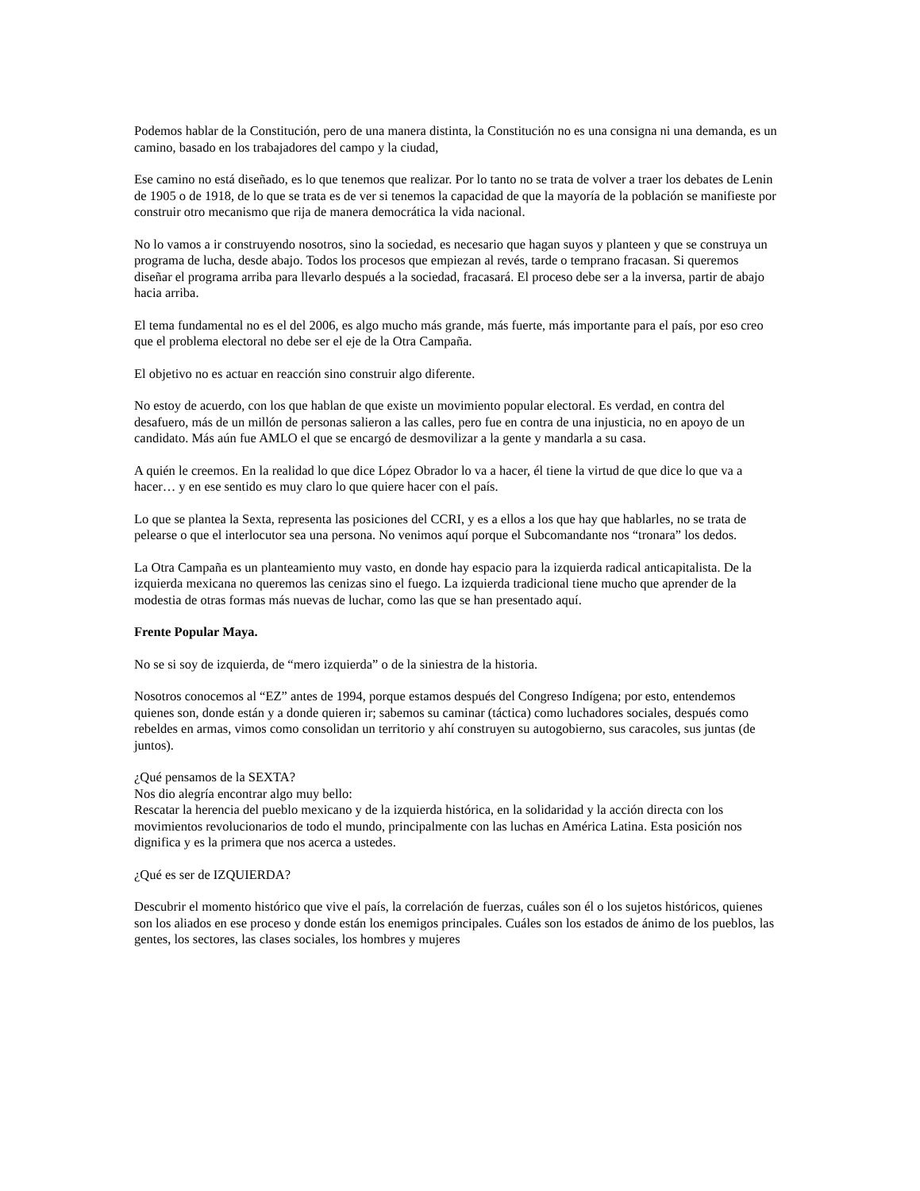Podemos hablar de la Constitución, pero de una manera distinta, la Constitución no es una consigna ni una demanda, es un camino, basado en los trabajadores del campo y la ciudad,
Ese camino no está diseñado, es lo que tenemos que realizar. Por lo tanto no se trata de volver a traer los debates de Lenin de 1905 o de 1918, de lo que se trata es de ver si tenemos la capacidad de que la mayoría de la población se manifieste por construir otro mecanismo que rija de manera democrática la vida nacional.
No lo vamos a ir construyendo nosotros, sino la sociedad, es necesario que hagan suyos y planteen y que se construya un programa de lucha, desde abajo. Todos los procesos que empiezan al revés, tarde o temprano fracasan. Si queremos diseñar el programa arriba para llevarlo después a la sociedad, fracasará. El proceso debe ser a la inversa, partir de abajo hacia arriba.
El tema fundamental no es el del 2006, es algo mucho más grande, más fuerte, más importante para el país, por eso creo que el problema electoral no debe ser el eje de la Otra Campaña.
El objetivo no es actuar en reacción sino construir algo diferente.
No estoy de acuerdo, con los que hablan de que existe un movimiento popular electoral. Es verdad, en contra del desafuero, más de un millón de personas salieron a las calles, pero fue en contra de una injusticia, no en apoyo de un candidato. Más aún fue AMLO el que se encargó de desmovilizar a la gente y mandarla a su casa.
A quién le creemos. En la realidad lo que dice López Obrador lo va a hacer, él tiene la virtud de que dice lo que va a hacer… y en ese sentido es muy claro lo que quiere hacer con el país.
Lo que se plantea la Sexta, representa las posiciones del CCRI, y es a ellos a los que hay que hablarles, no se trata de pelearse o que el interlocutor sea una persona. No venimos aquí porque el Subcomandante nos “tronara” los dedos.
La Otra Campaña es un planteamiento muy vasto, en donde hay espacio para la izquierda radical anticapitalista. De la izquierda mexicana no queremos las cenizas sino el fuego. La izquierda tradicional tiene mucho que aprender de la modestia de otras formas más nuevas de luchar, como las que se han presentado aquí.
Frente Popular Maya.
No se si soy de izquierda, de “mero izquierda” o de la siniestra de la historia.
Nosotros conocemos al “EZ” antes de 1994, porque estamos después del Congreso Indígena; por esto, entendemos quienes son, donde están y a donde quieren ir; sabemos su caminar (táctica) como luchadores sociales, después como rebeldes en armas, vimos como consolidan un territorio y ahí construyen su autogobierno, sus caracoles, sus juntas (de juntos).
¿Qué pensamos de la SEXTA?
Nos dio alegría encontrar algo muy bello:
Rescatar la herencia del pueblo mexicano y de la izquierda histórica, en la solidaridad y la acción directa con los movimientos revolucionarios de todo el mundo, principalmente con las luchas en América Latina. Esta posición nos dignifica y es la primera que nos acerca a ustedes.
¿Qué es ser de IZQUIERDA?
Descubrir el momento histórico que vive el país, la correlación de fuerzas, cuáles son él o los sujetos históricos, quienes son los aliados en ese proceso y donde están los enemigos principales. Cuáles son los estados de ánimo de los pueblos, las gentes, los sectores, las clases sociales, los hombres y mujeres